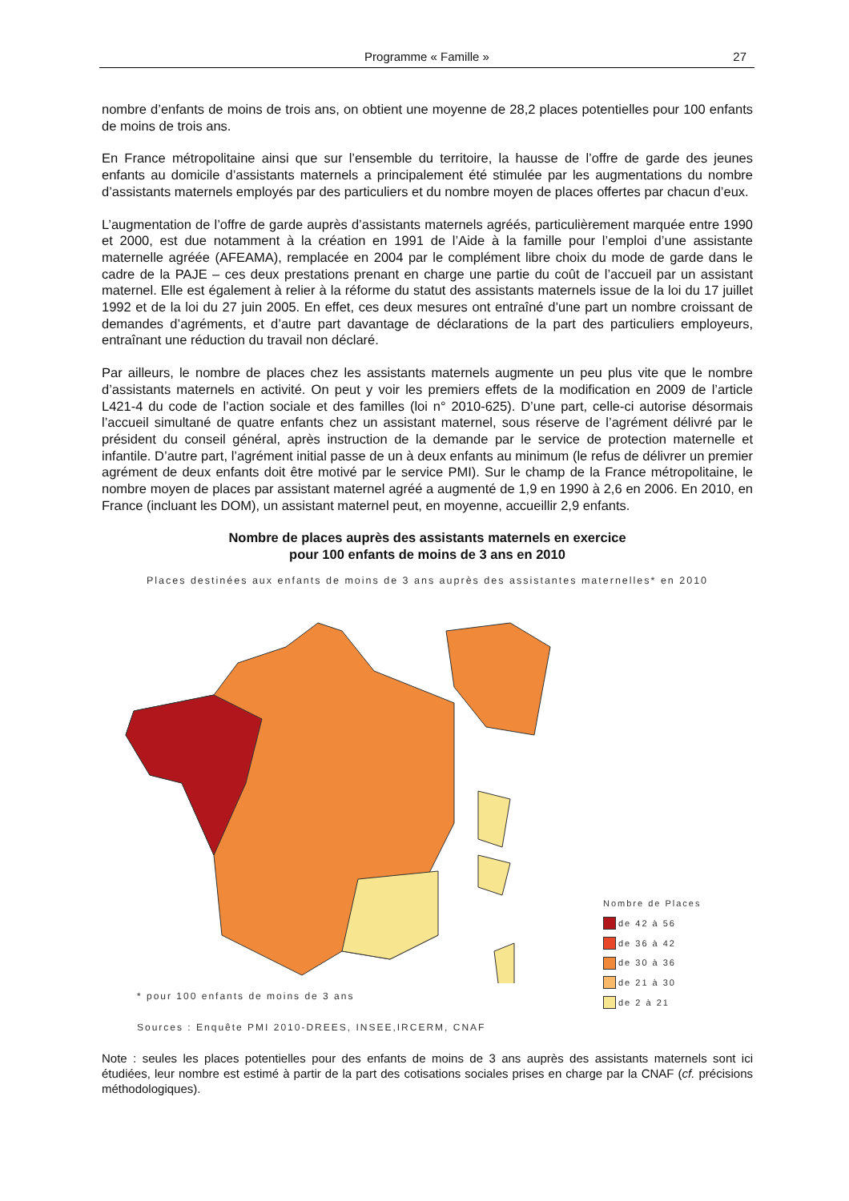Programme « Famille »
27
nombre d’enfants de moins de trois ans, on obtient une moyenne de 28,2 places potentielles pour 100 enfants de moins de trois ans.
En France métropolitaine ainsi que sur l’ensemble du territoire, la hausse de l’offre de garde des jeunes enfants au domicile d’assistants maternels a principalement été stimulée par les augmentations du nombre d’assistants maternels employés par des particuliers et du nombre moyen de places offertes par chacun d’eux.
L’augmentation de l’offre de garde auprès d’assistants maternels agréés, particulièrement marquée entre 1990 et 2000, est due notamment à la création en 1991 de l’Aide à la famille pour l’emploi d’une assistante maternelle agréée (AFEAMA), remplacée en 2004 par le complément libre choix du mode de garde dans le cadre de la PAJE – ces deux prestations prenant en charge une partie du coût de l’accueil par un assistant maternel. Elle est également à relier à la réforme du statut des assistants maternels issue de la loi du 17 juillet 1992 et de la loi du 27 juin 2005. En effet, ces deux mesures ont entraîné d’une part un nombre croissant de demandes d’agréments, et d’autre part davantage de déclarations de la part des particuliers employeurs, entraînant une réduction du travail non déclaré.
Par ailleurs, le nombre de places chez les assistants maternels augmente un peu plus vite que le nombre d’assistants maternels en activité. On peut y voir les premiers effets de la modification en 2009 de l’article L421-4 du code de l’action sociale et des familles (loi n° 2010-625). D’une part, celle-ci autorise désormais l’accueil simultané de quatre enfants chez un assistant maternel, sous réserve de l’agrément délivré par le président du conseil général, après instruction de la demande par le service de protection maternelle et infantile. D’autre part, l’agrément initial passe de un à deux enfants au minimum (le refus de délivrer un premier agrément de deux enfants doit être motivé par le service PMI). Sur le champ de la France métropolitaine, le nombre moyen de places par assistant maternel agréé a augmenté de 1,9 en 1990 à 2,6 en 2006. En 2010, en France (incluant les DOM), un assistant maternel peut, en moyenne, accueillir 2,9 enfants.
Nombre de places auprès des assistants maternels en exercice
pour 100 enfants de moins de 3 ans en 2010
Places destinées aux enfants de moins de 3 ans auprès des assistantes maternelles* en 2010
Nombre de Places
de 42 à 56
de 36 à 42
de 30 à 36
de 21 à 30
de 2 à 21
* pour 100 enfants de moins de 3 ans
Sources : Enquête PMI 2010-DREES, INSEE,IRCERM, CNAF
Note : seules les places potentielles pour des enfants de moins de 3 ans auprès des assistants maternels sont ici étudiées, leur nombre est estimé à partir de la part des cotisations sociales prises en charge par la CNAF (cf. précisions méthodologiques).